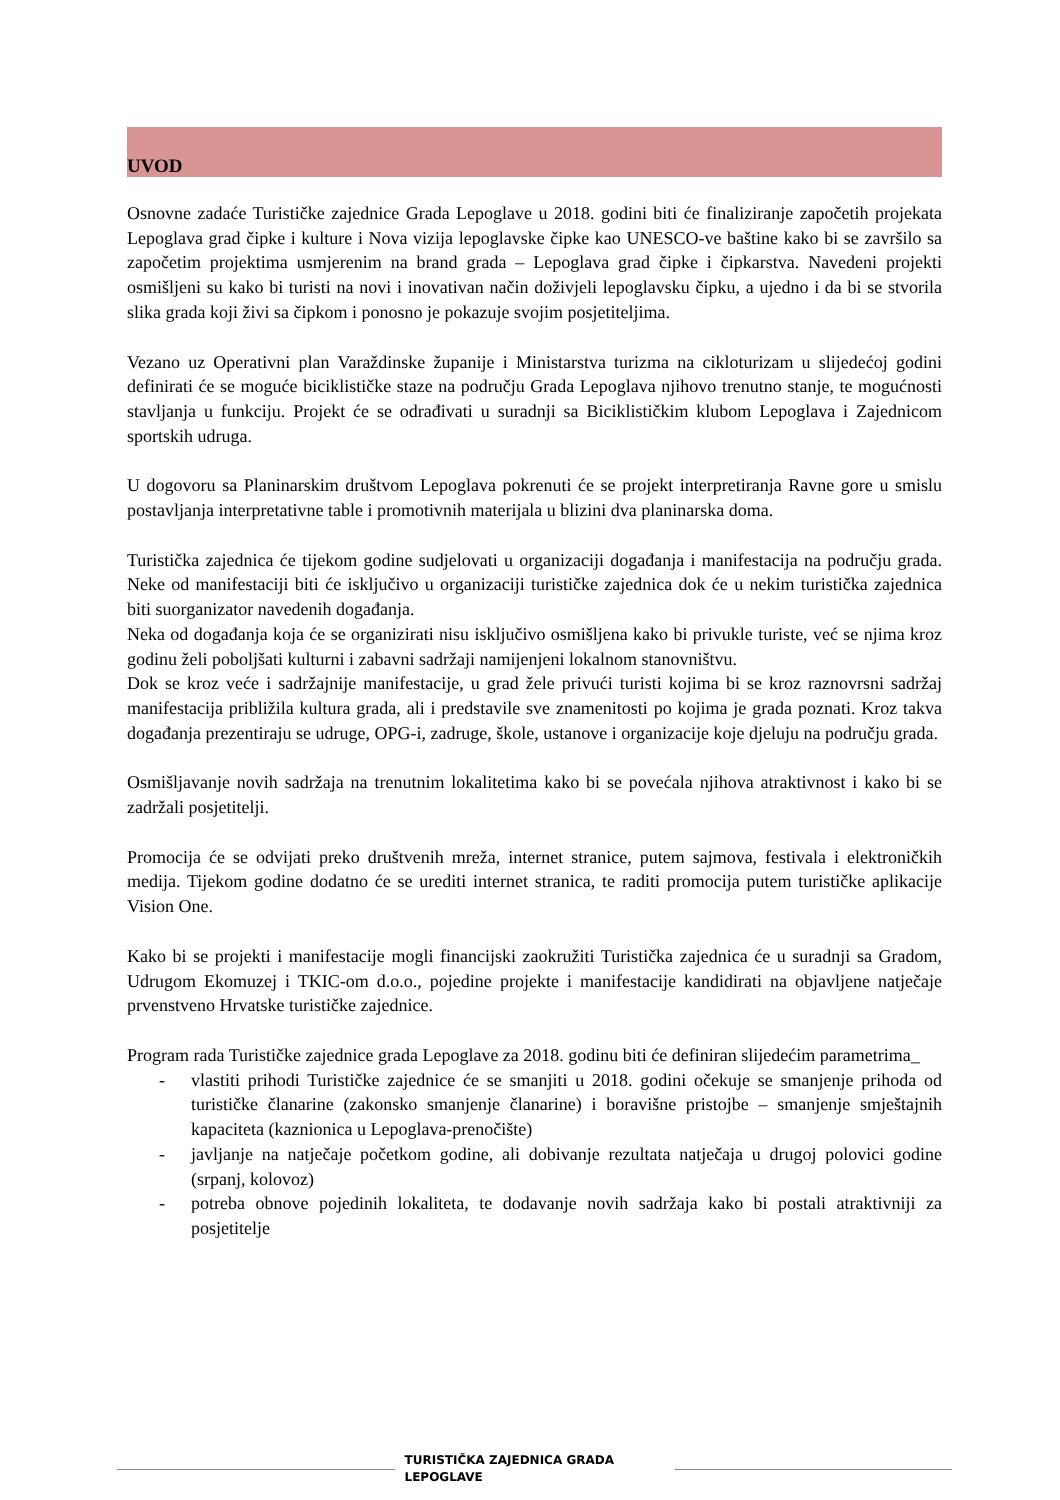UVOD
Osnovne zadaće Turističke zajednice Grada Lepoglave u 2018. godini biti će finaliziranje započetih projekata Lepoglava grad čipke i kulture i Nova vizija lepoglavske čipke kao UNESCO-ve baštine kako bi se završilo sa započetim projektima usmjerenim na brand grada – Lepoglava grad čipke i čipkarstva. Navedeni projekti osmišljeni su kako bi turisti na novi i inovativan način doživjeli lepoglavsku čipku, a ujedno i da bi se stvorila slika grada koji živi sa čipkom i ponosno je pokazuje svojim posjetiteljima.
Vezano uz Operativni plan Varaždinske županije i Ministarstva turizma na cikloturizam u slijedećoj godini definirati će se moguće biciklističke staze na području Grada Lepoglava njihovo trenutno stanje, te mogućnosti stavljanja u funkciju. Projekt će se odrađivati u suradnji sa Biciklističkim klubom Lepoglava i Zajednicom sportskih udruga.
U dogovoru sa Planinarskim društvom Lepoglava pokrenuti će se projekt interpretiranja Ravne gore u smislu postavljanja interpretativne table i promotivnih materijala u blizini dva planinarska doma.
Turistička zajednica će tijekom godine sudjelovati u organizaciji događanja i manifestacija na području grada. Neke od manifestaciji biti će isključivo u organizaciji turističke zajednica dok će u nekim turistička zajednica biti suorganizator navedenih događanja.
Neka od događanja koja će se organizirati nisu isključivo osmišljena kako bi privukle turiste, već se njima kroz godinu želi poboljšati kulturni i zabavni sadržaji namijenjeni lokalnom stanovništvu.
Dok se kroz veće i sadržajnije manifestacije, u grad žele privući turisti kojima bi se kroz raznovrsni sadržaj manifestacija približila kultura grada, ali i predstavile sve znamenitosti po kojima je grada poznati. Kroz takva događanja prezentiraju se udruge, OPG-i, zadruge, škole, ustanove i organizacije koje djeluju na području grada.
Osmišljavanje novih sadržaja na trenutnim lokalitetima kako bi se povećala njihova atraktivnost i kako bi se zadržali posjetitelji.
Promocija će se odvijati preko društvenih mreža, internet stranice, putem sajmova, festivala i elektroničkih medija. Tijekom godine dodatno će se urediti internet stranica, te raditi promocija putem turističke aplikacije Vision One.
Kako bi se projekti i manifestacije mogli financijski zaokružiti Turistička zajednica će u suradnji sa Gradom, Udrugom Ekomuzej i TKIC-om d.o.o., pojedine projekte i manifestacije kandidirati na objavljene natječaje prvenstveno Hrvatske turističke zajednice.
Program rada Turističke zajednice grada Lepoglave za 2018. godinu biti će definiran slijedećim parametrima_
- vlastiti prihodi Turističke zajednice će se smanjiti u 2018. godini očekuje se smanjenje prihoda od turističke članarine (zakonsko smanjenje članarine) i boravišne pristojbe – smanjenje smještajnih kapaciteta (kaznionica u Lepoglava-prenočište)
- javljanje na natječaje početkom godine, ali dobivanje rezultata natječaja u drugoj polovici godine (srpanj, kolovoz)
- potreba obnove pojedinih lokaliteta, te dodavanje novih sadržaja kako bi postali atraktivniji za posjetitelje
TURISTIČKA ZAJEDNICA GRADA LEPOGLAVE